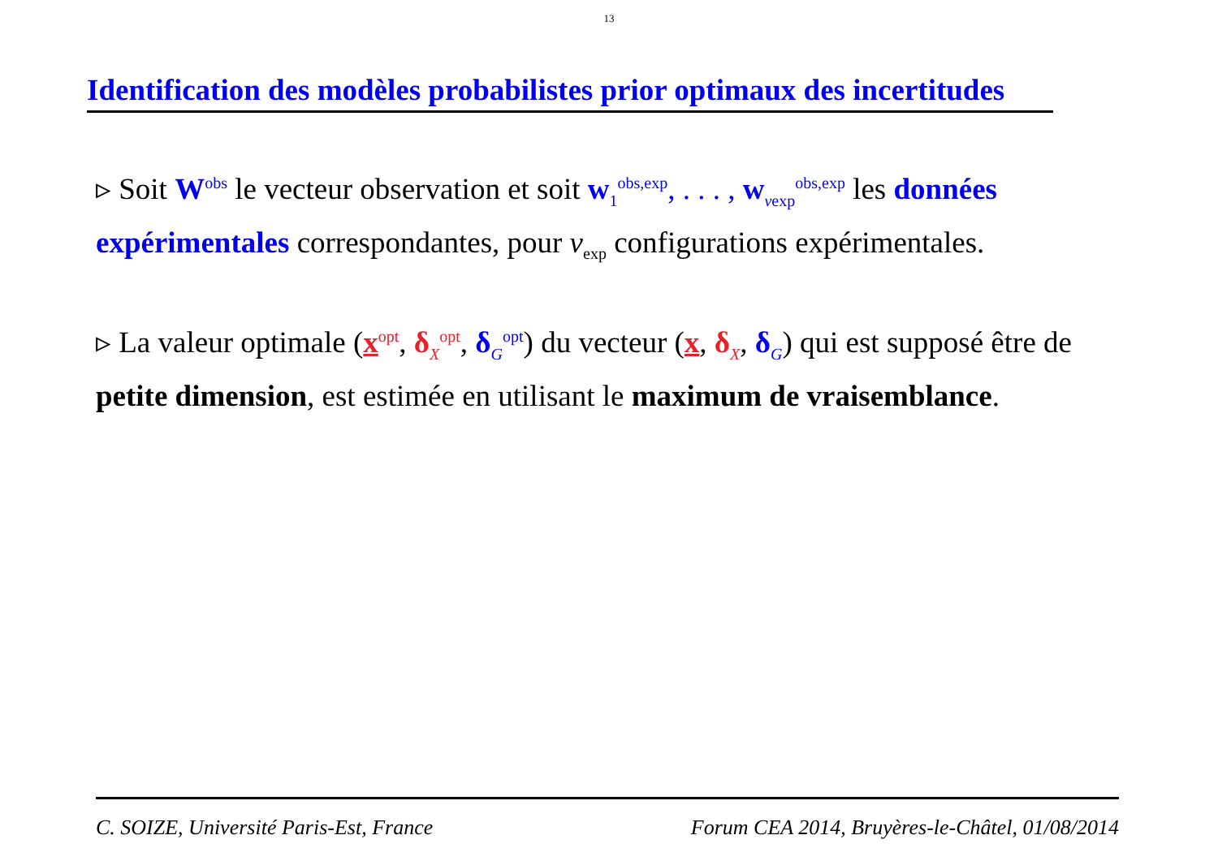13
Identification des modèles probabilistes prior optimaux des incertitudes
▹ Soit W<sup>obs</sup> le vecteur observation et soit w<sub>1</sub><sup>obs,exp</sup>, . . . , w<sub>νexp</sub><sup>obs,exp</sup> les données expérimentales correspondantes, pour ν<sub>exp</sub> configurations expérimentales.
▹ La valeur optimale (x<sup>opt</sup>, δ<sub>X</sub><sup>opt</sup>, δ<sub>G</sub><sup>opt</sup>) du vecteur (x, δ<sub>X</sub>, δ<sub>G</sub>) qui est supposé être de petite dimension, est estimée en utilisant le maximum de vraisemblance.
C. SOIZE, Université Paris-Est, France Forum CEA 2014, Bruyères-le-Châtel, 01/08/2014